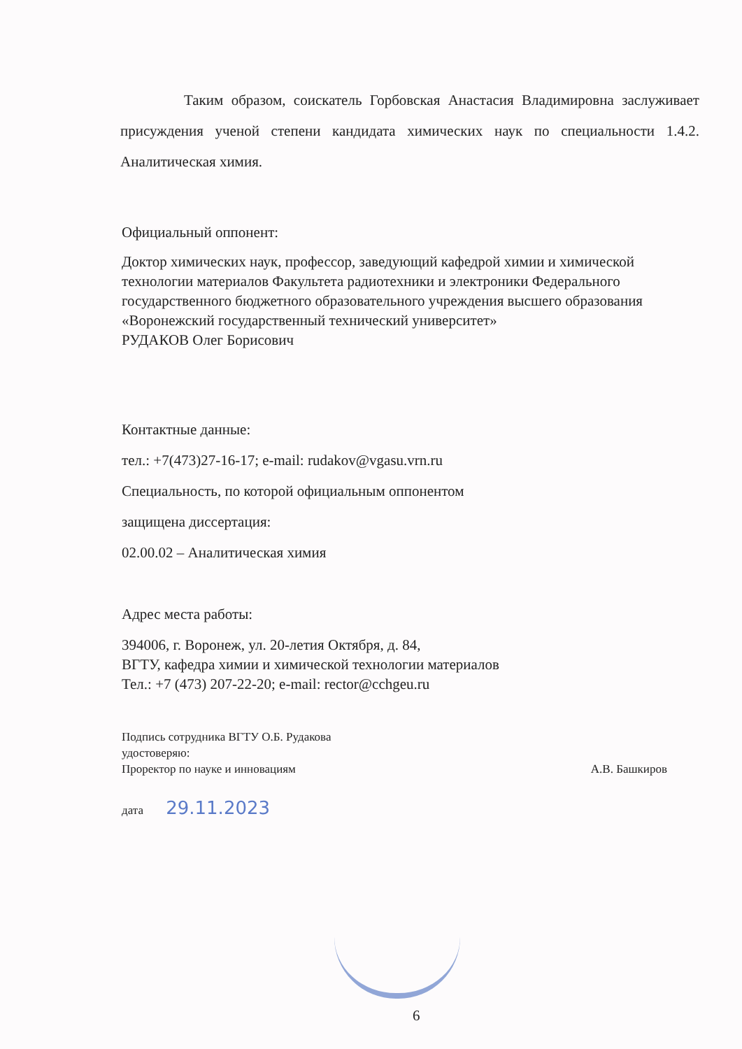Таким образом, соискатель Горбовская Анастасия Владимировна заслуживает присуждения ученой степени кандидата химических наук по специальности 1.4.2. Аналитическая химия.
Официальный оппонент:
Доктор химических наук, профессор, заведующий кафедрой химии и химической технологии материалов Факультета радиотехники и электроники Федерального государственного бюджетного образовательного учреждения высшего образования «Воронежский государственный технический университет»
РУДАКОВ Олег Борисович
Контактные данные:
тел.: +7(473)27-16-17; e-mail: rudakov@vgasu.vrn.ru
Специальность, по которой официальным оппонентом
защищена диссертация:
02.00.02 – Аналитическая химия
Адрес места работы:
394006, г. Воронеж, ул. 20-летия Октября, д. 84,
ВГТУ, кафедра химии и химической технологии материалов
Тел.: +7 (473) 207-22-20; e-mail: rector@cchgeu.ru
Подпись сотрудника ВГТУ О.Б. Рудакова
удостоверяю:
Проректор по науке и инновациям
А.В. Башкиров
дата 29.11.2023
6